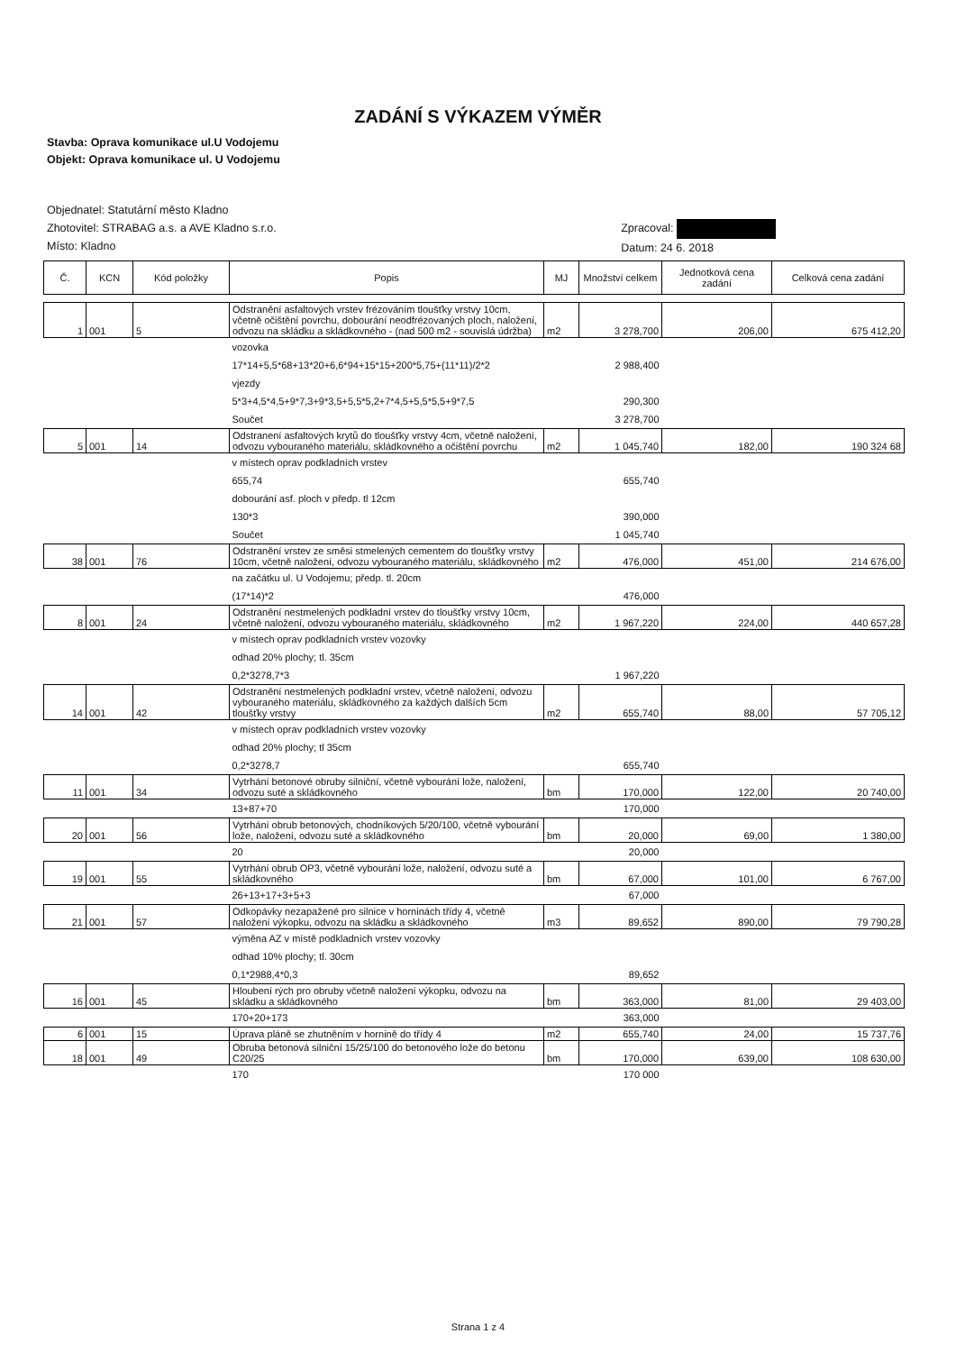ZADÁNÍ S VÝKAZEM VÝMĚR
Stavba: Oprava komunikace ul.U Vodojemu
Objekt: Oprava komunikace ul. U Vodojemu
Objednatel: Statutární město Kladno
Zhotovitel: STRABAG a.s. a AVE Kladno s.r.o.
Místo: Kladno
Zpracoval:
Datum: 24 6. 2018
| Č. | KCN | Kód položky | Popis | MJ | Množství celkem | Jednotková cena zadání | Celková cena zadání |
| --- | --- | --- | --- | --- | --- | --- | --- |
| 1 | 001 | 5 | Odstranění asfaltových vrstev frézováním tloušťky vrstvy 10cm, včetně očištění povrchu, dobourání neodfrézovaných ploch, naložení, odvozu na skládku a skládkovného - (nad 500 m2 - souvislá údržba) | m2 | 3 278,700 | 206,00 | 675 412,20 |
| | | | vozovka | | | | |
| | | | 17*14+5,5*68+13*20+6,6*94+15*15+200*5,75+(11*11)/2*2 | | 2 988,400 | | |
| | | | vjezdy | | | | |
| | | | 5*3+4,5*4,5+9*7,3+9*3,5+5,5*5,2+7*4,5+5,5*5,5+9*7,5 | | 290,300 | | |
| | | | Součet | | 3 278,700 | | |
| 5 | 001 | 14 | Odstranení asfaltových krytů do tloušťky vrstvy 4cm, včetně naložení, odvozu vybouraného materiálu, skládkovného a očištění povrchu | m2 | 1 045,740 | 182,00 | 190 324 68 |
| | | | v místech oprav podkladních vrstev | | | | |
| | | | 655,74 | | 655,740 | | |
| | | | dobourání asf. ploch v předp. tl 12cm | | | | |
| | | | 130*3 | | 390,000 | | |
| | | | Součet | | 1 045,740 | | |
| 38 | 001 | 76 | Odstranění vrstev ze směsi stmelených cementem do tloušťky vrstvy 10cm, včetně naložení, odvozu vybouraného materiálu, skládkovného | m2 | 476,000 | 451,00 | 214 676,00 |
| | | | na začátku ul. U Vodojemu; předp. tl. 20cm | | | | |
| | | | (17*14)*2 | | 476,000 | | |
| 8 | 001 | 24 | Odstranění nestmelených podkladní vrstev do tloušťky vrstvy 10cm, včetně naložení, odvozu vybouraného materiálu, skládkovného | m2 | 1 967,220 | 224,00 | 440 657,28 |
| | | | v místech oprav podkladních vrstev vozovky | | | | |
| | | | odhad 20% plochy; tl. 35cm | | | | |
| | | | 0,2*3278,7*3 | | 1 967,220 | | |
| 14 | 001 | 42 | Odstranění nestmelených podkladní vrstev, včetně naložení, odvozu vybouraného materiálu, skládkovného za každých dalších 5cm tloušťky vrstvy | m2 | 655,740 | 88,00 | 57 705,12 |
| | | | v místech oprav podkladních vrstev vozovky | | | | |
| | | | odhad 20% plochy; tl 35cm | | | | |
| | | | 0,2*3278,7 | | 655,740 | | |
| 11 | 001 | 34 | Vytrhání betonové obruby silniční, včetně vybourání lože, naložení, odvozu suté a skládkovného | bm | 170,000 | 122,00 | 20 740,00 |
| | | | 13+87+70 | | 170,000 | | |
| 20 | 001 | 56 | Vytrhání obrub betonových, chodníkových 5/20/100, včetně vybourání lože, naložení, odvozu suté a skládkovného | bm | 20,000 | 69,00 | 1 380,00 |
| | | | 20 | | 20,000 | | |
| 19 | 001 | 55 | Vytrhání obrub OP3, včetně vybourání lože, naložení, odvozu suté a skládkovného | bm | 67,000 | 101,00 | 6 767,00 |
| | | | 26+13+17+3+5+3 | | 67,000 | | |
| 21 | 001 | 57 | Odkopávky nezapažené pro silnice v horninách třídy 4, včetně naložení výkopku, odvozu na skládku a skládkovného | m3 | 89,652 | 890,00 | 79 790,28 |
| | | | výměna AZ v místě podkladních vrstev vozovky | | | | |
| | | | odhad 10% plochy; tl. 30cm | | | | |
| | | | 0,1*2988,4*0,3 | | 89,652 | | |
| 16 | 001 | 45 | Hloubení rých pro obruby včetně naložení výkopku, odvozu na skládku a skládkovného | bm | 363,000 | 81,00 | 29 403,00 |
| | | | 170+20+173 | | 363,000 | | |
| 6 | 001 | 15 | Úprava pláně se zhutněním v hornině do třídy 4 | m2 | 655,740 | 24,00 | 15 737,76 |
| 18 | 001 | 49 | Obruba betonová silniční 15/25/100 do betonového lože do betonu C20/25 | bm | 170,000 | 639,00 | 108 630,00 |
| | | | 170 | | 170 000 | | |
Strana 1 z 4